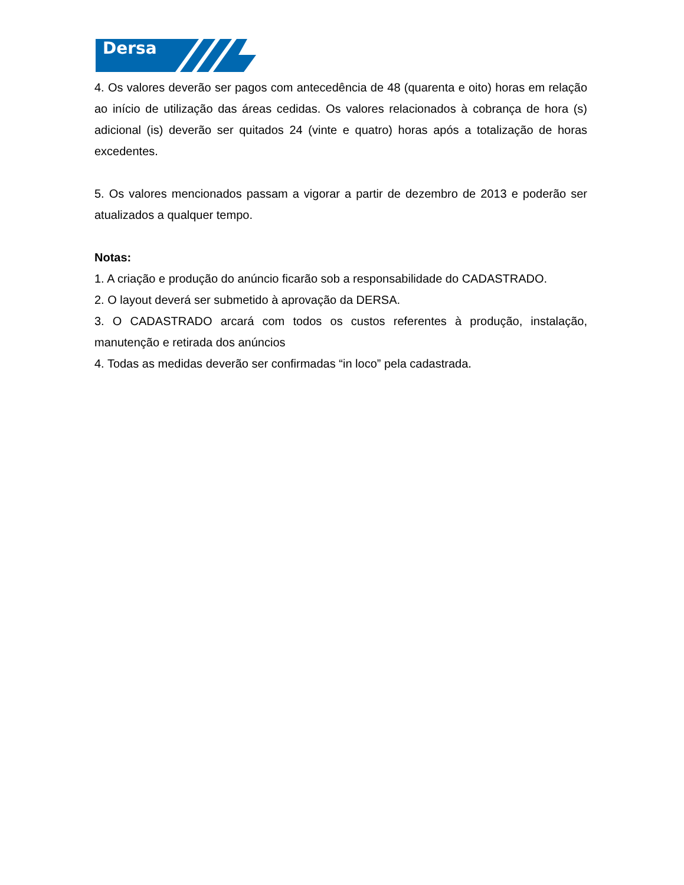Dersa
4. Os valores deverão ser pagos com antecedência de 48 (quarenta e oito) horas em relação ao início de utilização das áreas cedidas. Os valores relacionados à cobrança de hora (s) adicional (is) deverão ser quitados 24 (vinte e quatro) horas após a totalização de horas excedentes.
5. Os valores mencionados passam a vigorar a partir de dezembro de 2013 e poderão ser atualizados a qualquer tempo.
Notas:
1. A criação e produção do anúncio ficarão sob a responsabilidade do CADASTRADO.
2. O layout deverá ser submetido à aprovação da DERSA.
3. O CADASTRADO arcará com todos os custos referentes à produção, instalação, manutenção e retirada dos anúncios
4. Todas as medidas deverão ser confirmadas “in loco” pela cadastrada.